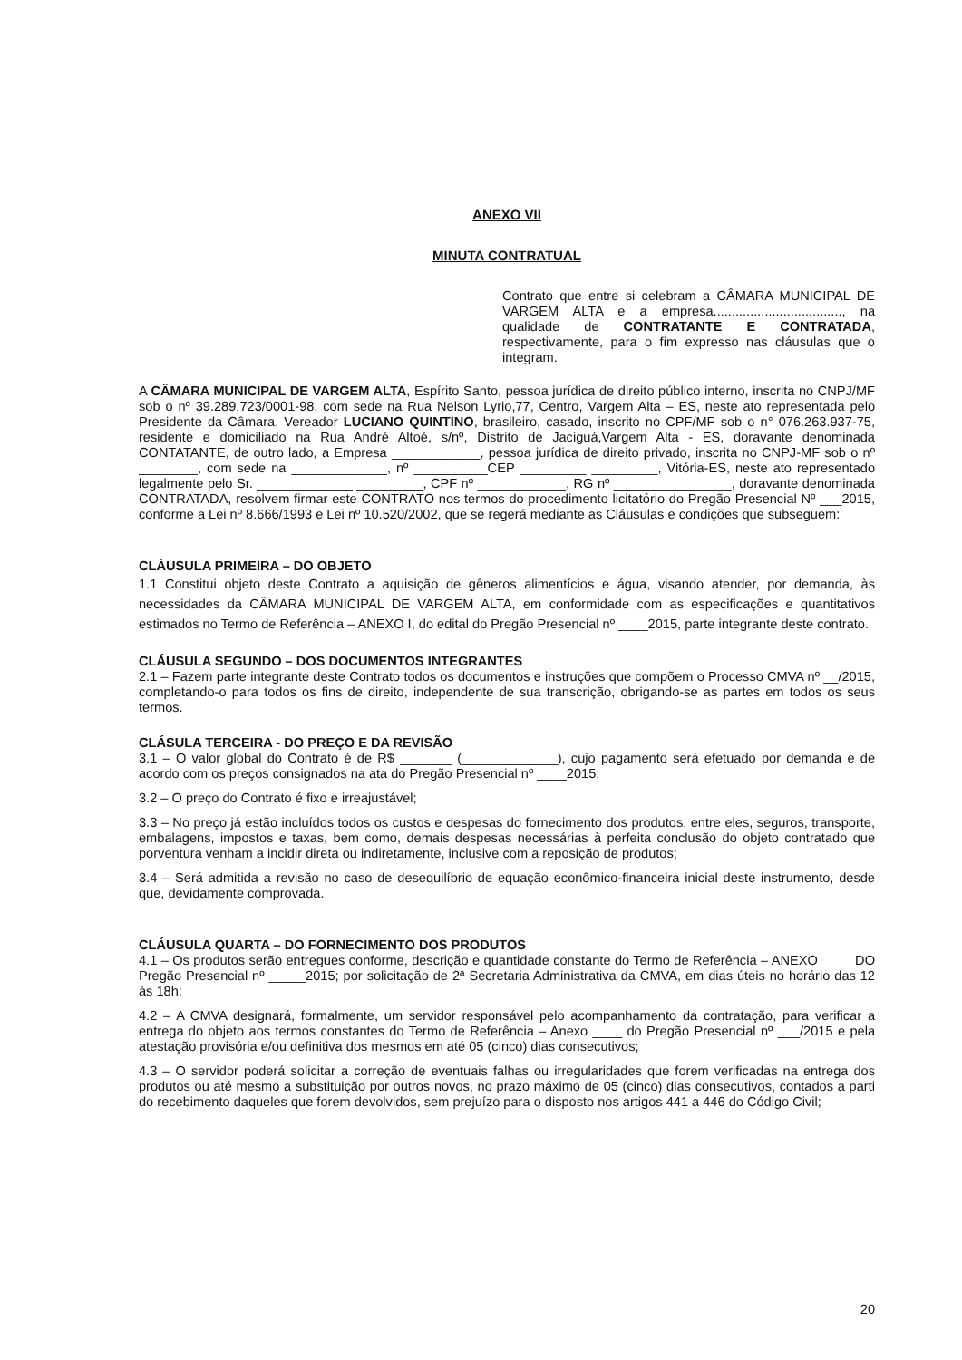ANEXO VII
MINUTA CONTRATUAL
Contrato que entre si celebram a CÂMARA MUNICIPAL DE VARGEM ALTA e a empresa..................................., na qualidade de CONTRATANTE E CONTRATADA, respectivamente, para o fim expresso nas cláusulas que o integram.
A CÂMARA MUNICIPAL DE VARGEM ALTA, Espírito Santo, pessoa jurídica de direito público interno, inscrita no CNPJ/MF sob o nº 39.289.723/0001-98, com sede na Rua Nelson Lyrio,77, Centro, Vargem Alta – ES, neste ato representada pelo Presidente da Câmara, Vereador LUCIANO QUINTINO, brasileiro, casado, inscrito no CPF/MF sob o n° 076.263.937-75, residente e domiciliado na Rua André Altoé, s/nº, Distrito de Jaciguá,Vargem Alta - ES, doravante denominada CONTATANTE, de outro lado, a Empresa ____________, pessoa jurídica de direito privado, inscrita no CNPJ-MF sob o nº ________, com sede na _____________, nº __________CEP _________ _________, Vitória-ES, neste ato representado legalmente pelo Sr. _____________ _________, CPF nº ____________, RG nº ________________, doravante denominada CONTRATADA, resolvem firmar este CONTRATO nos termos do procedimento licitatório do Pregão Presencial Nº ___2015, conforme a Lei nº 8.666/1993 e Lei nº 10.520/2002, que se regerá mediante as Cláusulas e condições que subseguem:
CLÁUSULA PRIMEIRA – DO OBJETO
1.1 Constitui objeto deste Contrato a aquisição de gêneros alimentícios e água, visando atender, por demanda, às necessidades da CÂMARA MUNICIPAL DE VARGEM ALTA, em conformidade com as especificações e quantitativos estimados no Termo de Referência – ANEXO I, do edital do Pregão Presencial nº ____2015, parte integrante deste contrato.
CLÁUSULA SEGUNDO – DOS DOCUMENTOS INTEGRANTES
2.1 – Fazem parte integrante deste Contrato todos os documentos e instruções que compõem o Processo CMVA nº __/2015, completando-o para todos os fins de direito, independente de sua transcrição, obrigando-se as partes em todos os seus termos.
CLÁSULA TERCEIRA - DO PREÇO E DA REVISÃO
3.1 – O valor global do Contrato é de R$ _______ (_____________), cujo pagamento será efetuado por demanda e de acordo com os preços consignados na ata do Pregão Presencial nº ____2015;
3.2 – O preço do Contrato é fixo e irreajustável;
3.3 – No preço já estão incluídos todos os custos e despesas do fornecimento dos produtos, entre eles, seguros, transporte, embalagens, impostos e taxas, bem como, demais despesas necessárias à perfeita conclusão do objeto contratado que porventura venham a incidir direta ou indiretamente, inclusive com a reposição de produtos;
3.4 – Será admitida a revisão no caso de desequilíbrio de equação econômico-financeira inicial deste instrumento, desde que, devidamente comprovada.
CLÁUSULA QUARTA – DO FORNECIMENTO DOS PRODUTOS
4.1 – Os produtos serão entregues conforme, descrição e quantidade constante do Termo de Referência – ANEXO ____ DO Pregão Presencial nº _____2015; por solicitação de 2ª Secretaria Administrativa da CMVA, em dias úteis no horário das 12 às 18h;
4.2 – A CMVA designará, formalmente, um servidor responsável pelo acompanhamento da contratação, para verificar a entrega do objeto aos termos constantes do Termo de Referência – Anexo ____ do Pregão Presencial nº ___/2015 e pela atestação provisória e/ou definitiva dos mesmos em até 05 (cinco) dias consecutivos;
4.3 – O servidor poderá solicitar a correção de eventuais falhas ou irregularidades que forem verificadas na entrega dos produtos ou até mesmo a substituição por outros novos, no prazo máximo de 05 (cinco) dias consecutivos, contados a parti do recebimento daqueles que forem devolvidos, sem prejuízo para o disposto nos artigos 441 a 446 do Código Civil;
20